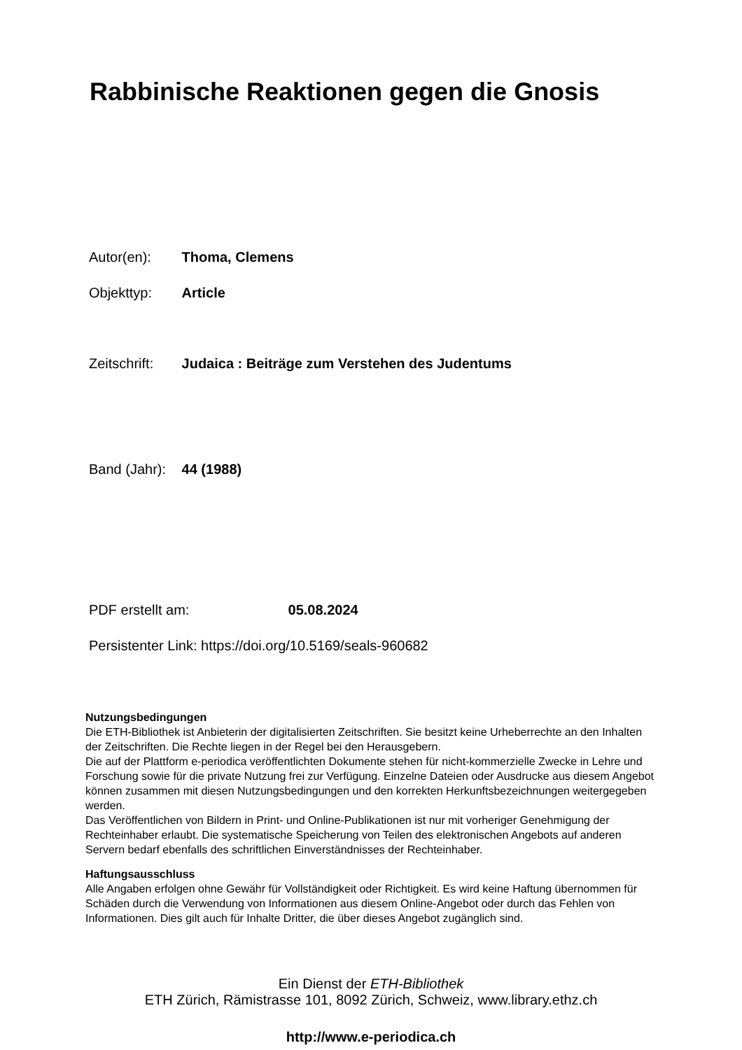Rabbinische Reaktionen gegen die Gnosis
Autor(en): Thoma, Clemens
Objekttyp: Article
Zeitschrift: Judaica : Beiträge zum Verstehen des Judentums
Band (Jahr): 44 (1988)
PDF erstellt am: 05.08.2024
Persistenter Link: https://doi.org/10.5169/seals-960682
Nutzungsbedingungen
Die ETH-Bibliothek ist Anbieterin der digitalisierten Zeitschriften. Sie besitzt keine Urheberrechte an den Inhalten der Zeitschriften. Die Rechte liegen in der Regel bei den Herausgebern.
Die auf der Plattform e-periodica veröffentlichten Dokumente stehen für nicht-kommerzielle Zwecke in Lehre und Forschung sowie für die private Nutzung frei zur Verfügung. Einzelne Dateien oder Ausdrucke aus diesem Angebot können zusammen mit diesen Nutzungsbedingungen und den korrekten Herkunftsbezeichnungen weitergegeben werden.
Das Veröffentlichen von Bildern in Print- und Online-Publikationen ist nur mit vorheriger Genehmigung der Rechteinhaber erlaubt. Die systematische Speicherung von Teilen des elektronischen Angebots auf anderen Servern bedarf ebenfalls des schriftlichen Einverständnisses der Rechteinhaber.
Haftungsausschluss
Alle Angaben erfolgen ohne Gewähr für Vollständigkeit oder Richtigkeit. Es wird keine Haftung übernommen für Schäden durch die Verwendung von Informationen aus diesem Online-Angebot oder durch das Fehlen von Informationen. Dies gilt auch für Inhalte Dritter, die über dieses Angebot zugänglich sind.
Ein Dienst der ETH-Bibliothek
ETH Zürich, Rämistrasse 101, 8092 Zürich, Schweiz, www.library.ethz.ch
http://www.e-periodica.ch